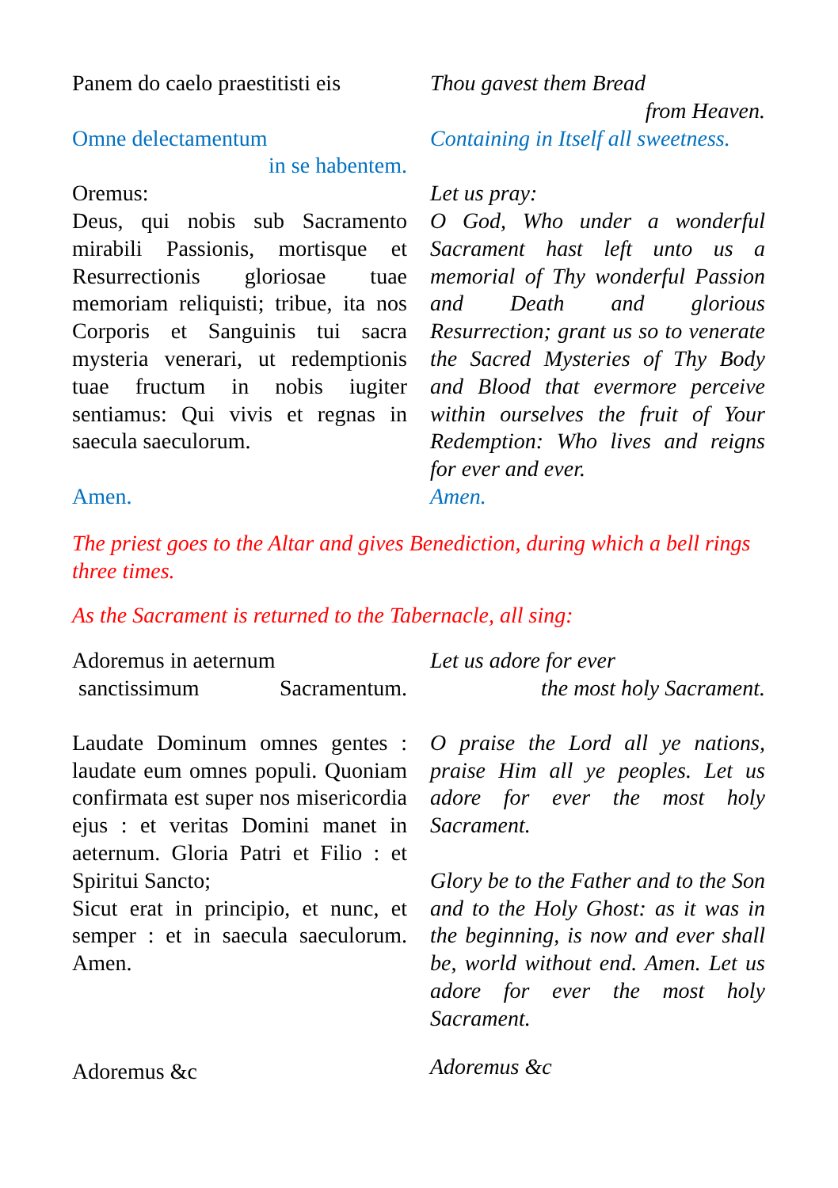Panem do caelo praestitisti eis
Thou gavest them Bread
from Heaven.
Omne delectamentum
in se habentem.
Containing in Itself all sweetness.
Oremus:
Deus, qui nobis sub Sacramento mirabili Passionis, mortisque et Resurrectionis gloriosae tuae memoriam reliquisti; tribue, ita nos Corporis et Sanguinis tui sacra mysteria venerari, ut redemptionis tuae fructum in nobis iugiter sentiamus: Qui vivis et regnas in saecula saeculorum.
Amen.
Let us pray:
O God, Who under a wonderful Sacrament hast left unto us a memorial of Thy wonderful Passion and Death and glorious Resurrection; grant us so to venerate the Sacred Mysteries of Thy Body and Blood that evermore perceive within ourselves the fruit of Your Redemption: Who lives and reigns for ever and ever.
Amen.
The priest goes to the Altar and gives Benediction, during which a bell rings three times.
As the Sacrament is returned to the Tabernacle, all sing:
Adoremus in aeternum
sanctissimum Sacramentum.
Let us adore for ever
the most holy Sacrament.
Laudate Dominum omnes gentes : laudate eum omnes populi. Quoniam confirmata est super nos misericordia ejus : et veritas Domini manet in aeternum. Gloria Patri et Filio : et Spiritui Sancto;
Sicut erat in principio, et nunc, et semper : et in saecula saeculorum. Amen.
O praise the Lord all ye nations, praise Him all ye peoples. Let us adore for ever the most holy Sacrament.
Glory be to the Father and to the Son and to the Holy Ghost: as it was in the beginning, is now and ever shall be, world without end. Amen. Let us adore for ever the most holy Sacrament.
Adoremus &c
Adoremus &c